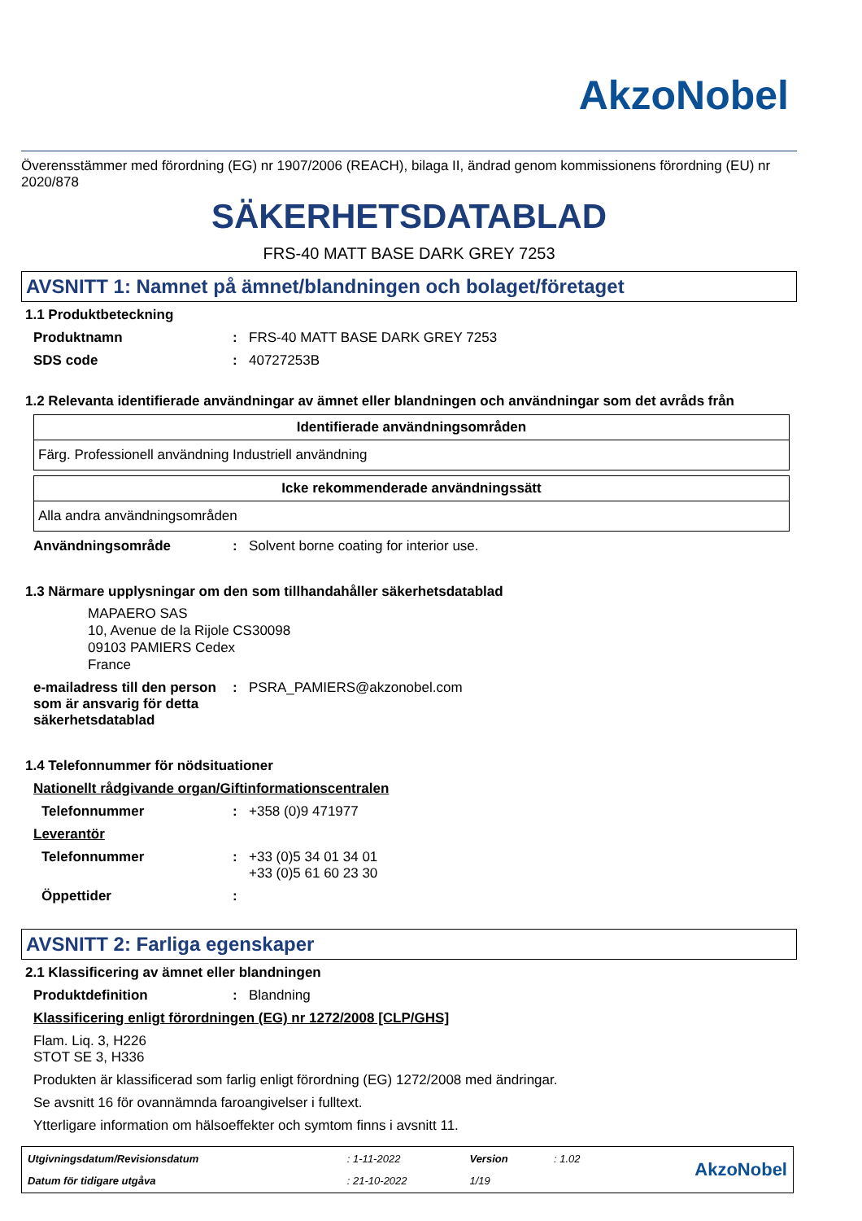AkzoNobel
Överensstämmer med förordning (EG) nr 1907/2006 (REACH), bilaga II, ändrad genom kommissionens förordning (EU) nr 2020/878
SÄKERHETSDATABLAD
FRS-40 MATT BASE DARK GREY 7253
AVSNITT 1: Namnet på ämnet/blandningen och bolaget/företaget
1.1 Produktbeteckning
Produktnamn: FRS-40 MATT BASE DARK GREY 7253
SDS code: 40727253B
1.2 Relevanta identifierade användningar av ämnet eller blandningen och användningar som det avråds från
| Identifierade användningsområden |
| --- |
| Färg. Professionell användning Industriell användning |
| Icke rekommenderade användningssätt |
| --- |
| Alla andra användningsområden |
Användningsområde: Solvent borne coating for interior use.
1.3 Närmare upplysningar om den som tillhandahåller säkerhetsdatablad
MAPAERO SAS
10, Avenue de la Rijole CS30098
09103 PAMIERS Cedex
France
e-mailadress till den person som är ansvarig för detta säkerhetsdatablad: PSRA_PAMIERS@akzonobel.com
1.4 Telefonnummer för nödsituationer
Nationellt rådgivande organ/Giftinformationscentralen
Telefonnummer: +358 (0)9 471977
Leverantör
Telefonnummer: +33 (0)5 34 01 34 01
+33 (0)5 61 60 23 30
Öppettider:
AVSNITT 2: Farliga egenskaper
2.1 Klassificering av ämnet eller blandningen
Produktdefinition: Blandning
Klassificering enligt förordningen (EG) nr 1272/2008 [CLP/GHS]
Flam. Liq. 3, H226
STOT SE 3, H336
Produkten är klassificerad som farlig enligt förordning (EG) 1272/2008 med ändringar.
Se avsnitt 16 för ovannämnda faroangivelser i fulltext.
Ytterligare information om hälsoeffekter och symtom finns i avsnitt 11.
| Utgivningsdatum/Revisionsdatum | : 1-11-2022 | Version | : 1.02 | AkzoNobel |
| Datum för tidigare utgåva | : 21-10-2022 | 1/19 | | |